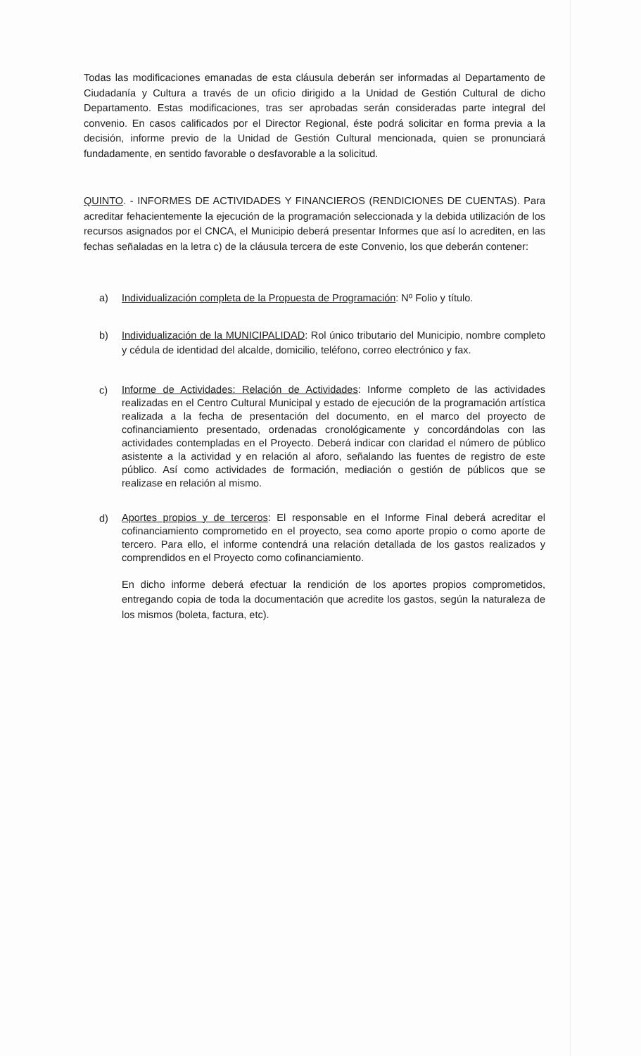Todas las modificaciones emanadas de esta cláusula deberán ser informadas al Departamento de Ciudadanía y Cultura a través de un oficio dirigido a la Unidad de Gestión Cultural de dicho Departamento. Estas modificaciones, tras ser aprobadas serán consideradas parte integral del convenio. En casos calificados por el Director Regional, éste podrá solicitar en forma previa a la decisión, informe previo de la Unidad de Gestión Cultural mencionada, quien se pronunciará fundadamente, en sentido favorable o desfavorable a la solicitud.
QUINTO. - INFORMES DE ACTIVIDADES Y FINANCIEROS (RENDICIONES DE CUENTAS). Para acreditar fehacientemente la ejecución de la programación seleccionada y la debida utilización de los recursos asignados por el CNCA, el Municipio deberá presentar Informes que así lo acrediten, en las fechas señaladas en la letra c) de la cláusula tercera de este Convenio, los que deberán contener:
a) Individualización completa de la Propuesta de Programación: Nº Folio y título.
b) Individualización de la MUNICIPALIDAD: Rol único tributario del Municipio, nombre completo y cédula de identidad del alcalde, domicilio, teléfono, correo electrónico y fax.
c)
Informe de Actividades: Relación de Actividades: Informe completo de las actividades realizadas en el Centro Cultural Municipal y estado de ejecución de la programación artística realizada a la fecha de presentación del documento, en el marco del proyecto de cofinanciamiento presentado, ordenadas cronológicamente y concordándolas con las actividades contempladas en el Proyecto. Deberá indicar con claridad el número de público asistente a la actividad y en relación al aforo, señalando las fuentes de registro de este público. Así como actividades de formación, mediación o gestión de públicos que se realizase en relación al mismo.
d)
Aportes propios y de terceros: El responsable en el Informe Final deberá acreditar el cofinanciamiento comprometido en el proyecto, sea como aporte propio o como aporte de tercero. Para ello, el informe contendrá una relación detallada de los gastos realizados y comprendidos en el Proyecto como cofinanciamiento.
En dicho informe deberá efectuar la rendición de los aportes propios comprometidos, entregando copia de toda la documentación que acredite los gastos, según la naturaleza de los mismos (boleta, factura, etc).